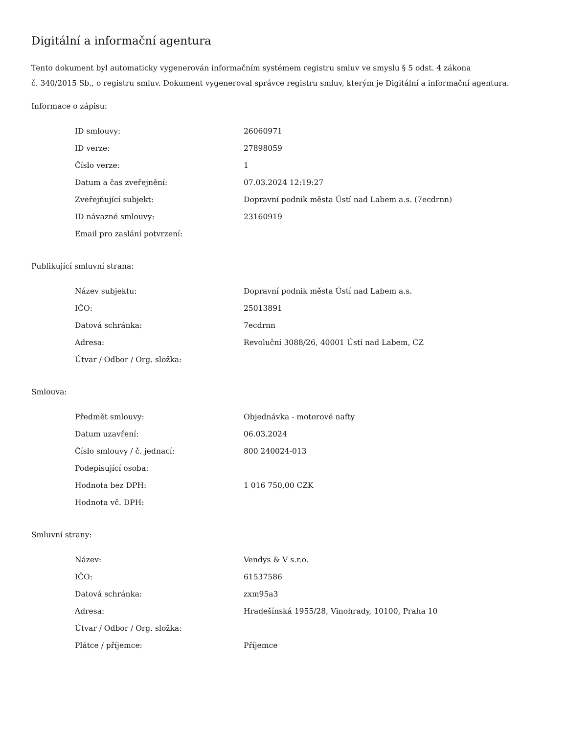Digitální a informační agentura
Tento dokument byl automaticky vygenerován informačním systémem registru smluv ve smyslu § 5 odst. 4 zákona
č. 340/2015 Sb., o registru smluv. Dokument vygeneroval správce registru smluv, kterým je Digitální a informační agentura.
Informace o zápisu:
| ID smlouvy: | 26060971 |
| ID verze: | 27898059 |
| Číslo verze: | 1 |
| Datum a čas zveřejnění: | 07.03.2024 12:19:27 |
| Zveřejňující subjekt: | Dopravní podnik města Ústí nad Labem a.s. (7ecdrnn) |
| ID návazné smlouvy: | 23160919 |
| Email pro zaslání potvrzení: | |
Publikující smluvní strana:
| Název subjektu: | Dopravní podnik města Ústí nad Labem a.s. |
| IČO: | 25013891 |
| Datová schránka: | 7ecdrnn |
| Adresa: | Revoluční 3088/26, 40001 Ústí nad Labem, CZ |
| Útvar / Odbor / Org. složka: | |
Smlouva:
| Předmět smlouvy: | Objednávka - motorové nafty |
| Datum uzavření: | 06.03.2024 |
| Číslo smlouvy / č. jednací: | 800 240024-013 |
| Podepisující osoba: | |
| Hodnota bez DPH: | 1 016 750,00 CZK |
| Hodnota vč. DPH: | |
Smluvní strany:
| Název: | Vendys & V s.r.o. |
| IČO: | 61537586 |
| Datová schránka: | zxm95a3 |
| Adresa: | Hradešínská 1955/28, Vinohrady, 10100, Praha 10 |
| Útvar / Odbor / Org. složka: | |
| Plátce / příjemce: | Příjemce |